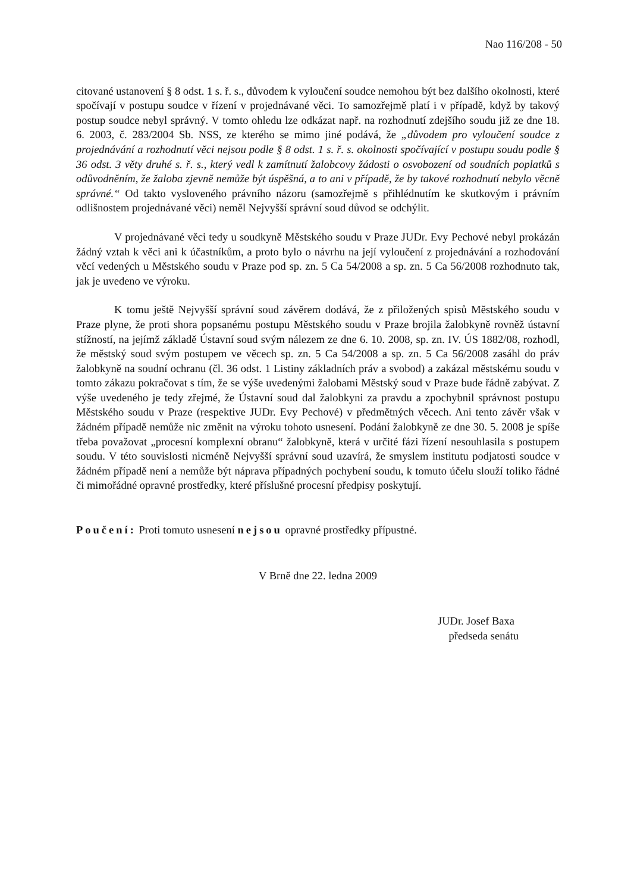Nao 116/208 - 50
citované ustanovení § 8 odst. 1 s. ř. s., důvodem k vyloučení soudce nemohou být bez dalšího okolnosti, které spočívají v postupu soudce v řízení v projednávané věci. To samozřejmě platí i v případě, když by takový postup soudce nebyl správný. V tomto ohledu lze odkázat např. na rozhodnutí zdejšího soudu již ze dne 18. 6. 2003, č. 283/2004 Sb. NSS, ze kterého se mimo jiné podává, že „důvodem pro vyloučení soudce z projednávání a rozhodnutí věci nejsou podle § 8 odst. 1 s. ř. s. okolnosti spočívající v postupu soudu podle § 36 odst. 3 věty druhé s. ř. s., který vedl k zamítnutí žalobcovy žádosti o osvobození od soudních poplatků s odůvodněním, že žaloba zjevně nemůže být úspěšná, a to ani v případě, že by takové rozhodnutí nebylo věcně správné.“ Od takto vysloveného právního názoru (samozřejmě s přihlédnutím ke skutkovým i právním odlišnostem projednávané věci) neměl Nejvyšší správní soud důvod se odchýlit.
V projednávané věci tedy u soudkyně Městského soudu v Praze JUDr. Evy Pechové nebyl prokázán žádný vztah k věci ani k účastníkům, a proto bylo o návrhu na její vyloučení z projednávání a rozhodování věcí vedených u Městského soudu v Praze pod sp. zn. 5 Ca 54/2008 a sp. zn. 5 Ca 56/2008 rozhodnuto tak, jak je uvedeno ve výroku.
K tomu ještě Nejvyšší správní soud závěrem dodává, že z přiložených spisů Městského soudu v Praze plyne, že proti shora popsanému postupu Městského soudu v Praze brojila žalobkyně rovněž ústavní stížností, na jejímž základě Ústavní soud svým nálezem ze dne 6. 10. 2008, sp. zn. IV. ÚS 1882/08, rozhodl, že městský soud svým postupem ve věcech sp. zn. 5 Ca 54/2008 a sp. zn. 5 Ca 56/2008 zasáhl do práv žalobkyně na soudní ochranu (čl. 36 odst. 1 Listiny základních práv a svobod) a zakázal městskému soudu v tomto zákazu pokračovat s tím, že se výše uvedenými žalobami Městský soud v Praze bude řádně zabývat. Z výše uvedeného je tedy zřejmé, že Ústavní soud dal žalobkyni za pravdu a zpochybnil správnost postupu Městského soudu v Praze (respektive JUDr. Evy Pechové) v předmětných věcech. Ani tento závěr však v žádném případě nemůže nic změnit na výroku tohoto usnesení. Podání žalobkyně ze dne 30. 5. 2008 je spíše třeba považovat „procesní komplexní obranu“ žalobkyně, která v určité fázi řízení nesouhlasila s postupem soudu. V této souvislosti nicméně Nejvyšší správní soud uzavírá, že smyslem institutu podjatosti soudce v žádném případě není a nemůže být náprava případných pochybení soudu, k tomuto účelu slouží toliko řádné či mimořádné opravné prostředky, které příslušné procesní předpisy poskytují.
Poučení: Proti tomuto usnesení nejsou opravné prostředky přípustné.
V Brně dne 22. ledna 2009
JUDr. Josef Baxa
předseda senátu